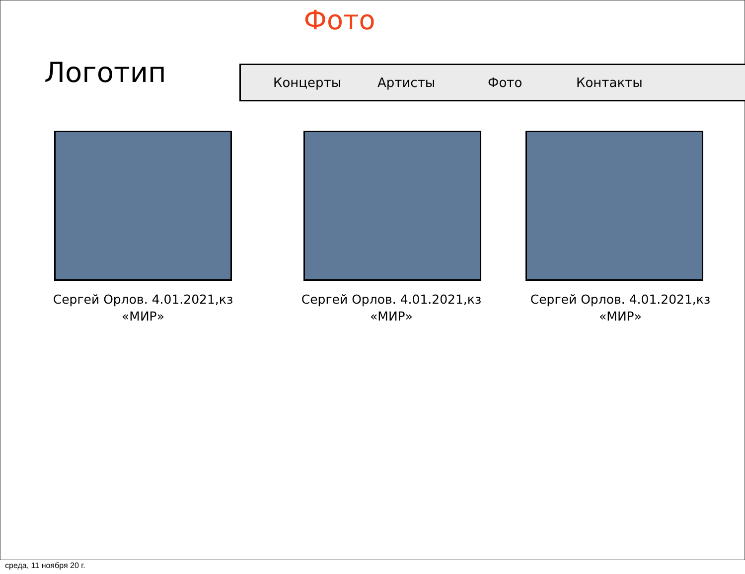Фото
Логотип Концерты Артисты Фото Контакты
Сергей Орлов. 4.01.2021,кз «МИР»
Сергей Орлов. 4.01.2021,кз «МИР»
Сергей Орлов. 4.01.2021,кз «МИР»
среда, 11 ноября 20 г.